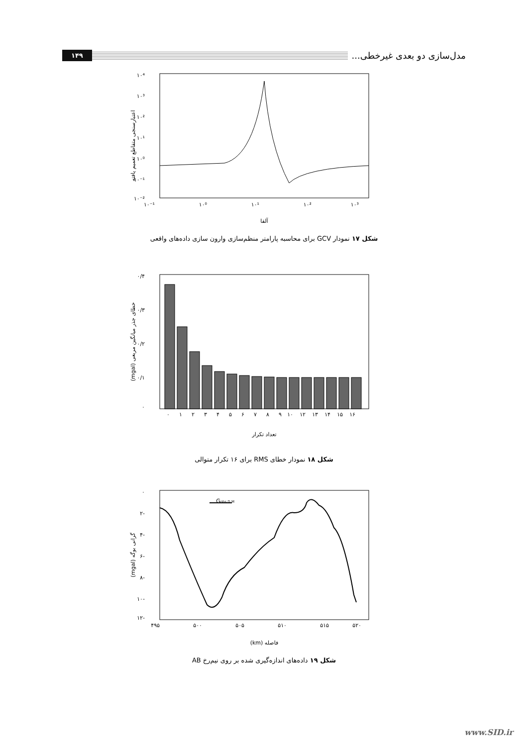مدل‌سازی دو بعدی غیرخطی... ۱۴۹
اعتبارسنجی متقاطع تعمیم یافته
۱۰⁴
۱۰³
۱۰²
۱۰¹
۱۰⁰
۱۰⁻¹
۱۰⁻²
۱۰⁻¹
۱۰⁰
۱۰¹
۱۰²
۱۰³
آلفا
شکل ۱۷ نمودار GCV برای محاسبه پارامتر منظم‌سازی وارون سازی داده‌های واقعی
خطای جذر میانگین مربعی (mgal)
۰/۴
۰/۳
۰/۲
۰/۱
۰
۰
۱
۲
۳
۴
۵
۶
۷
۸
۹
۱۰
۱۲
۱۳
۱۴
۱۵
۱۶
تعداد تکرار
شکل ۱۸ نمودار خطای RMS برای ۱۶ تکرار متوالی
گرانی بوگه (mgal)
۰
-۲
-۴
-۶
-۸
-۱۰
-۱۲
۴۹۵
۵۰۰
۵۰۵
۵۱۰
۵۱۵
۵۲۰
Gobs D.M
فاصله (km)
شکل ۱۹ داده‌های اندازه‌گیری شده بر روی نیم‌رخ AB
www.SID.ir